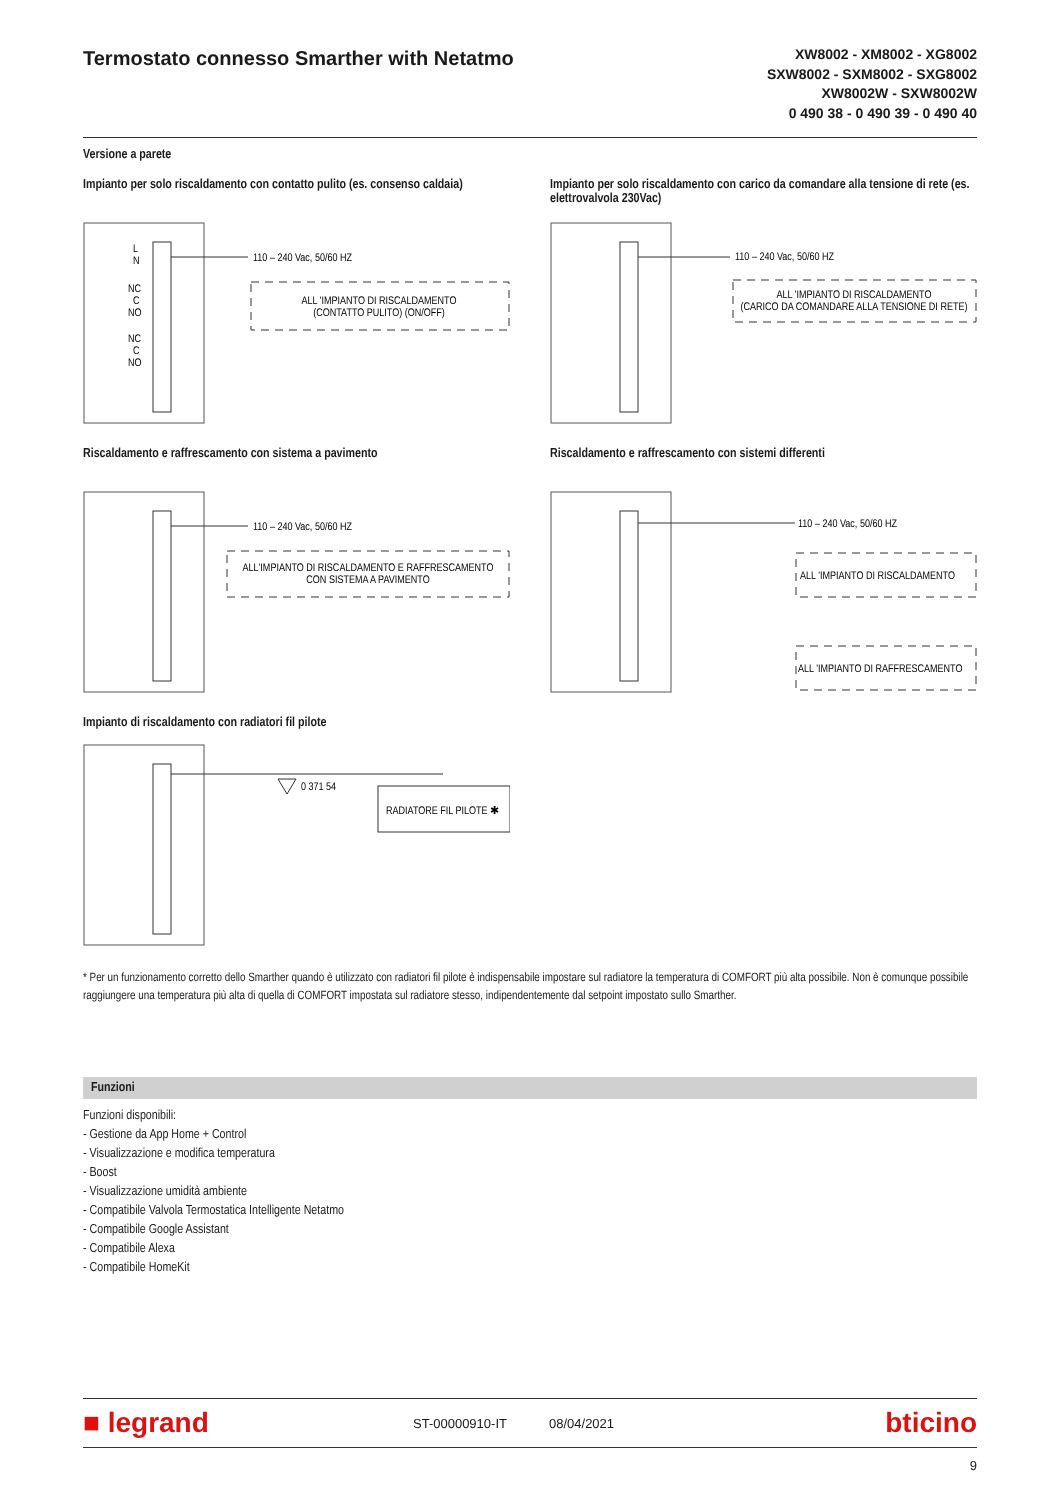Termostato connesso Smarther with Netatmo
XW8002 - XM8002 - XG8002
SXW8002 - SXM8002 - SXG8002
XW8002W - SXW8002W
0 490 38 - 0 490 39 - 0 490 40
Versione a parete
Impianto per solo riscaldamento con contatto pulito (es. consenso caldaia)
L
N
NC
C
NO
NC
C
NO
110 – 240 Vac, 50/60 HZ
ALL 'IMPIANTO DI RISCALDAMENTO
(CONTATTO PULITO) (ON/OFF)
Impianto per solo riscaldamento con carico da comandare alla tensione di rete (es. elettrovalvola 230Vac)
110 – 240 Vac, 50/60 HZ
ALL 'IMPIANTO DI RISCALDAMENTO
(CARICO DA COMANDARE ALLA TENSIONE DI RETE)
Riscaldamento e raffrescamento con sistema a pavimento
110 – 240 Vac, 50/60 HZ
ALL'IMPIANTO DI RISCALDAMENTO E RAFFRESCAMENTO
CON SISTEMA A PAVIMENTO
Riscaldamento e raffrescamento con sistemi differenti
110 – 240 Vac, 50/60 HZ
ALL 'IMPIANTO DI RISCALDAMENTO
ALL 'IMPIANTO DI RAFFRESCAMENTO
Impianto di riscaldamento con radiatori fil pilote
0 371 54
RADIATORE FIL PILOTE ✱
* Per un funzionamento corretto dello Smarther quando è utilizzato con radiatori fil pilote è indispensabile impostare sul radiatore la temperatura di COMFORT più alta possibile. Non è comunque possibile raggiungere una temperatura più alta di quella di COMFORT impostata sul radiatore stesso, indipendentemente dal setpoint impostato sullo Smarther.
Funzioni
Funzioni disponibili:
- Gestione da App Home + Control
- Visualizzazione e modifica temperatura
- Boost
- Visualizzazione umidità ambiente
- Compatibile Valvola Termostatica Intelligente Netatmo
- Compatibile Google Assistant
- Compatibile Alexa
- Compatibile HomeKit
■ legrand ST-00000910-IT 08/04/2021 bticino
9